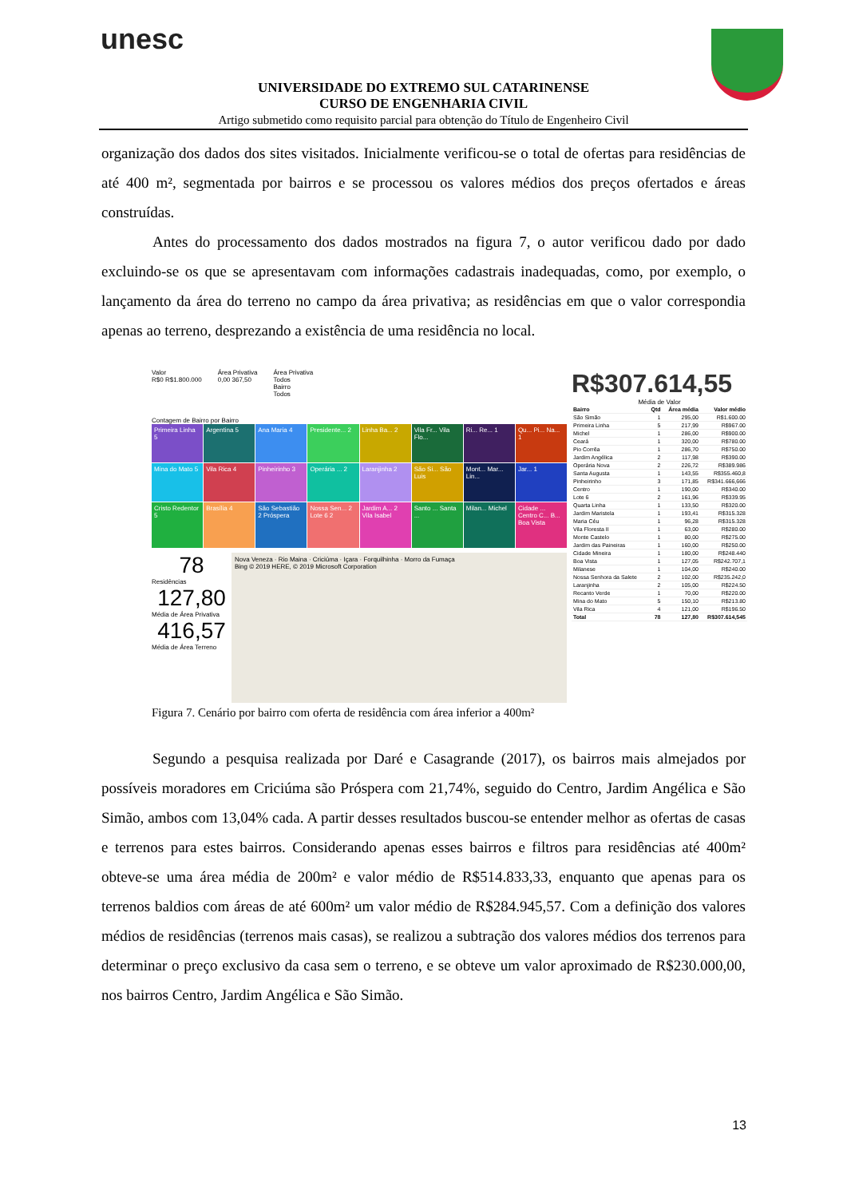unesc
UNIVERSIDADE DO EXTREMO SUL CATARINENSE
CURSO DE ENGENHARIA CIVIL
Artigo submetido como requisito parcial para obtenção do Título de Engenheiro Civil
organização dos dados dos sites visitados. Inicialmente verificou-se o total de ofertas para residências de até 400 m², segmentada por bairros e se processou os valores médios dos preços ofertados e áreas construídas.
Antes do processamento dos dados mostrados na figura 7, o autor verificou dado por dado excluindo-se os que se apresentavam com informações cadastrais inadequadas, como, por exemplo, o lançamento da área do terreno no campo da área privativa; as residências em que o valor correspondia apenas ao terreno, desprezando a existência de uma residência no local.
Valor
R$0 R$1.800.000
Área Privativa
0,00 367,50
Área Privativa
Todos
Bairro
Todos
Contagem de Bairro por Bairro
Primeira Linha 5
Argentina 5
Ana Maria 4
Presidente... 2
Linha Ba... 2
Vila Fr... Vila Flo...
Ri... Re... 1
Qu... Pi... Na... 1
Mina do Mato 5
Vila Rica 4
Pinheirinho 3
Operária ... 2
Laranjinha 2
São Si... São Luis
Mont... Mar... Lin...
Jar... 1
Cristo Redentor 5
Brasília 4
São Sebastião 2 Próspera
Nossa Sen... 2 Lote 6 2
Jardim A... 2 Vila Isabel
Santo ... Santa ...
Milan... Michel
Cidade ... Centro C... B... Boa Vista
78
Residências
127,80
Média de Área Privativa
416,57
Média de Área Terreno
Nova Veneza · Rio Maina · Criciúma · Içara · Forquilhinha · Morro da Fumaça
Bing © 2019 HERE, © 2019 Microsoft Corporation
R$307.614,55
Média de Valor
| Bairro | Qtd | Área média | Valor médio |
| --- | --- | --- | --- |
| São Simão | 1 | 295,00 | R$1.600.00 |
| Primeira Linha | 5 | 217,99 | R$967.00 |
| Michel | 1 | 286,00 | R$900.00 |
| Ceará | 1 | 320,00 | R$780.00 |
| Pio Corrêa | 1 | 286,70 | R$750.00 |
| Jardim Angélica | 2 | 117,98 | R$390.00 |
| Operária Nova | 2 | 226,72 | R$389.986 |
| Santa Augusta | 1 | 143,55 | R$355.460,8 |
| Pinheirinho | 3 | 171,85 | R$341.666,666 |
| Centro | 1 | 190,00 | R$340.00 |
| Lote 6 | 2 | 161,96 | R$339.95 |
| Quarta Linha | 1 | 133,50 | R$320.00 |
| Jardim Maristela | 1 | 193,41 | R$315.328 |
| Maria Céu | 1 | 96,28 | R$315.328 |
| Vila Floresta II | 1 | 63,00 | R$280.00 |
| Monte Castelo | 1 | 80,00 | R$275.00 |
| Jardim das Paineiras | 1 | 160,00 | R$250.00 |
| Cidade Mineira | 1 | 180,00 | R$248.440 |
| Boa Vista | 1 | 127,05 | R$242.707,1 |
| Milanese | 1 | 104,00 | R$240.00 |
| Nossa Senhora da Salete | 2 | 102,00 | R$235.242,0 |
| Laranjinha | 2 | 105,00 | R$224.50 |
| Recanto Verde | 1 | 70,00 | R$220.00 |
| Mina do Mato | 5 | 150,10 | R$213.80 |
| Vila Rica | 4 | 121,00 | R$196.50 |
| Total | 78 | 127,80 | R$307.614,545 |
Figura 7. Cenário por bairro com oferta de residência com área inferior a 400m²
Segundo a pesquisa realizada por Daré e Casagrande (2017), os bairros mais almejados por possíveis moradores em Criciúma são Próspera com 21,74%, seguido do Centro, Jardim Angélica e São Simão, ambos com 13,04% cada. A partir desses resultados buscou-se entender melhor as ofertas de casas e terrenos para estes bairros. Considerando apenas esses bairros e filtros para residências até 400m² obteve-se uma área média de 200m² e valor médio de R$514.833,33, enquanto que apenas para os terrenos baldios com áreas de até 600m² um valor médio de R$284.945,57. Com a definição dos valores médios de residências (terrenos mais casas), se realizou a subtração dos valores médios dos terrenos para determinar o preço exclusivo da casa sem o terreno, e se obteve um valor aproximado de R$230.000,00, nos bairros Centro, Jardim Angélica e São Simão.
13